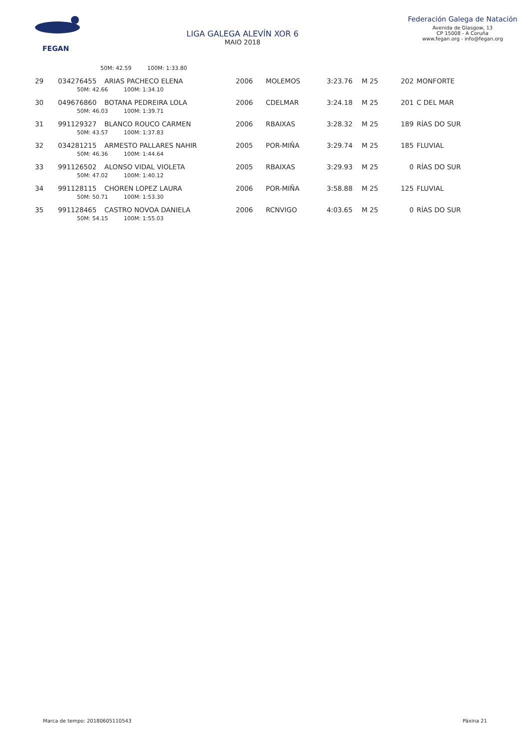FEGAN
LIGA GALEGA ALEVÍN XOR 6
MAIO 2018
Federación Galega de Natación
Avenida de Glasgow, 13
CP 15008 - A Coruña
www.fegan.org - info@fegan.org
| | 50M: 42.59 100M: 1:33.80 | | | | | | | |
| 29 | 034276455 | ARIAS PACHECO ELENA | 2006 | MOLEMOS | 3:23.76 | M 25 | 202 | MONFORTE |
| | 50M: 42.66 100M: 1:34.10 | | | | | | | |
| 30 | 049676860 | BOTANA PEDREIRA LOLA | 2006 | CDELMAR | 3:24.18 | M 25 | 201 | C DEL MAR |
| | 50M: 46.03 100M: 1:39.71 | | | | | | | |
| 31 | 991129327 | BLANCO ROUCO CARMEN | 2006 | RBAIXAS | 3:28.32 | M 25 | 189 | RÍAS DO SUR |
| | 50M: 43.57 100M: 1:37.83 | | | | | | | |
| 32 | 034281215 | ARMESTO PALLARES NAHIR | 2005 | POR-MIÑA | 3:29.74 | M 25 | 185 | FLUVIAL |
| | 50M: 46.36 100M: 1:44.64 | | | | | | | |
| 33 | 991126502 | ALONSO VIDAL VIOLETA | 2005 | RBAIXAS | 3:29.93 | M 25 | 0 | RÍAS DO SUR |
| | 50M: 47.02 100M: 1:40.12 | | | | | | | |
| 34 | 991128115 | CHOREN LOPEZ LAURA | 2006 | POR-MIÑA | 3:58.88 | M 25 | 125 | FLUVIAL |
| | 50M: 50.71 100M: 1:53.30 | | | | | | | |
| 35 | 991128465 | CASTRO NOVOA DANIELA | 2006 | RCNVIGO | 4:03.65 | M 25 | 0 | RÍAS DO SUR |
| | 50M: 54.15 100M: 1:55.03 | | | | | | | |
Marca de tempo: 20180605110543 Páxina 21